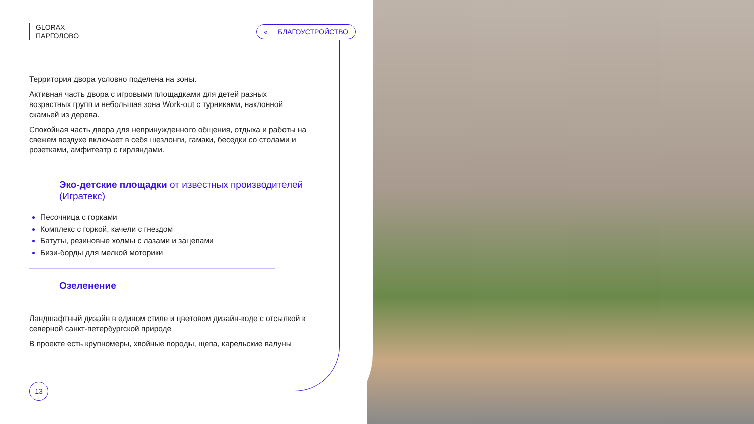GLORAX
ПАРГОЛОВО
« БЛАГОУСТРОЙСТВО
Территория двора условно поделена на зоны.
Активная часть двора с игровыми площадками для детей разных возрастных групп и небольшая зона Work-out с турниками, наклонной скамьей из дерева.
Спокойная часть двора для непринужденного общения, отдыха и работы на свежем воздухе включает в себя шезлонги, гамаки, беседки со столами и розетками, амфитеатр с гирляндами.
Эко-детские площадки от известных производителей (Игратекс)
Песочница с горками
Комплекс с горкой, качели с гнездом
Батуты, резиновые холмы с лазами и зацепами
Бизи-борды для мелкой моторики
Озеленение
Ландшафтный дизайн в едином стиле и цветовом дизайн-коде с отсылкой к северной санкт-петербургской природе
В проекте есть крупномеры, хвойные породы, щепа, карельские валуны
13